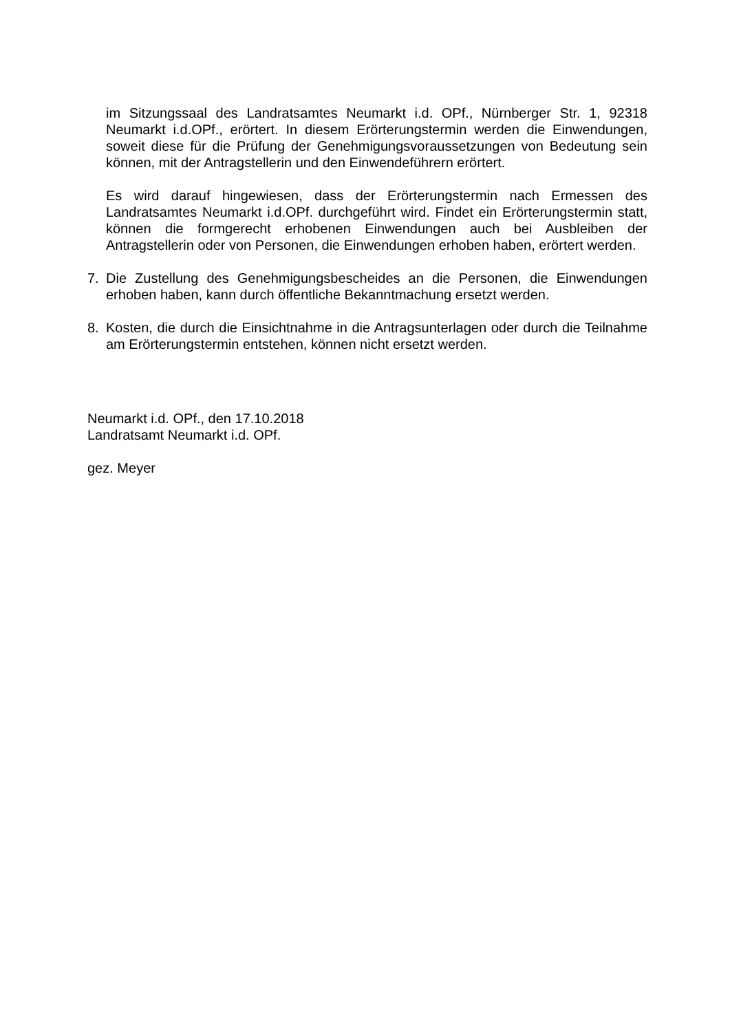im Sitzungssaal des Landratsamtes Neumarkt i.d. OPf., Nürnberger Str. 1, 92318 Neumarkt i.d.OPf., erörtert. In diesem Erörterungstermin werden die Einwendungen, soweit diese für die Prüfung der Genehmigungsvoraussetzungen von Bedeutung sein können, mit der Antragstellerin und den Einwendeführern erörtert.
Es wird darauf hingewiesen, dass der Erörterungstermin nach Ermessen des Landratsamtes Neumarkt i.d.OPf. durchgeführt wird. Findet ein Erörterungstermin statt, können die formgerecht erhobenen Einwendungen auch bei Ausbleiben der Antragstellerin oder von Personen, die Einwendungen erhoben haben, erörtert werden.
7. Die Zustellung des Genehmigungsbescheides an die Personen, die Einwendungen erhoben haben, kann durch öffentliche Bekanntmachung ersetzt werden.
8. Kosten, die durch die Einsichtnahme in die Antragsunterlagen oder durch die Teilnahme am Erörterungstermin entstehen, können nicht ersetzt werden.
Neumarkt i.d. OPf., den 17.10.2018
Landratsamt Neumarkt i.d. OPf.
gez. Meyer